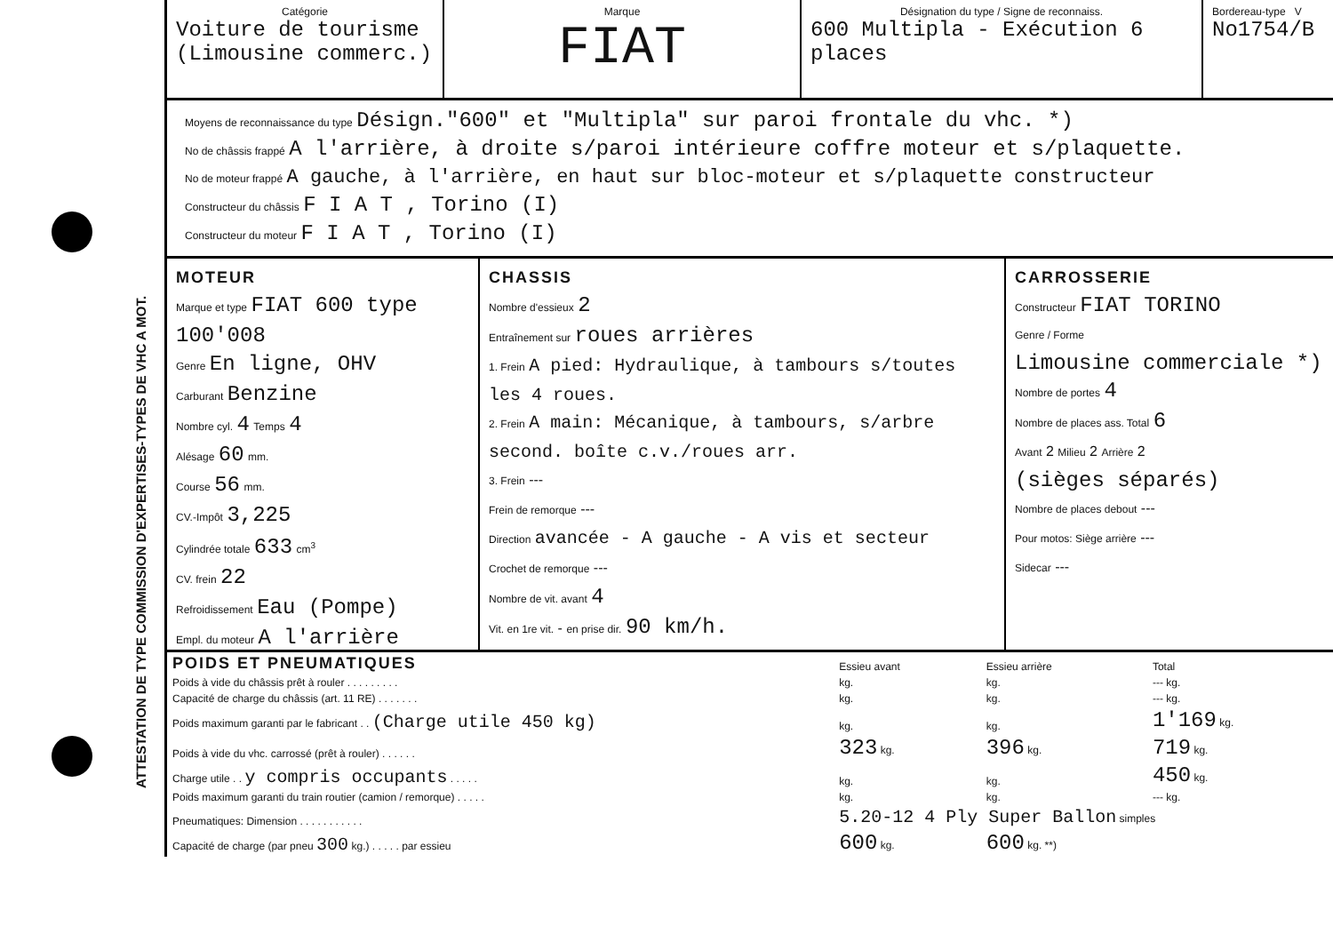ATTESTATION DE TYPE COMMISSION D'EXPERTISES-TYPES DE VHC A MOT.
Catégorie
Voiture de tourisme
(Limousine commerc.)
Marque
FIAT
Désignation du type / Signe de reconnaiss.
600 Multipla - Exécution 6 places
Bordereau-type V
No1754/B
Moyens de reconnaissance du type Désign."600" et "Multipla" sur paroi frontale du vhc. *)
No de châssis frappé A l'arrière, à droite s/paroi intérieure coffre moteur et s/plaquette.
No de moteur frappé A gauche, à l'arrière, en haut sur bloc-moteur et s/plaquette constructeur
Constructeur du châssis F I A T , Torino (I)
Constructeur du moteur F I A T , Torino (I)
MOTEUR
Marque et type FIAT 600 type 100'008
Genre En ligne, OHV
Carburant Benzine
Nombre cyl. 4 Temps 4
Alésage 60 mm.
Course 56 mm.
CV.-Impôt 3,225
Cylindrée totale 633 cm<sup>3</sup>
CV. frein 22
Refroidissement Eau (Pompe)
Empl. du moteur A l'arrière
CHASSIS
Nombre d'essieux 2
Entraînement sur roues arrières
1. Frein A pied: Hydraulique, à tambours s/toutes les 4 roues.
2. Frein A main: Mécanique, à tambours, s/arbre second. boîte c.v./roues arr.
3. Frein ---
Frein de remorque ---
Direction avancée - A gauche - A vis et secteur
Crochet de remorque ---
Nombre de vit. avant 4
Vit. en 1re vit. - en prise dir. 90 km/h.
CARROSSERIE
Constructeur FIAT TORINO
Genre / Forme
Limousine commerciale *)
Nombre de portes 4
Nombre de places ass. Total 6
Avant 2 Milieu 2 Arrière 2
(sièges séparés)
Nombre de places debout ---
Pour motos: Siège arrière ---
Sidecar ---
| POIDS ET PNEUMATIQUES | Essieu avant | Essieu arrière | Total |
| Poids à vide du châssis prêt à rouler . . . . . . . . . | kg. | kg. | --- kg. |
| Capacité de charge du châssis (art. 11 RE) . . . . . . . | kg. | kg. | --- kg. |
| Poids maximum garanti par le fabricant . . (Charge utile 450 kg) | kg. | kg. | 1'169 kg. |
| Poids à vide du vhc. carrossé (prêt à rouler) . . . . . . | 323 kg. | 396 kg. | 719 kg. |
| Charge utile . . y compris occupants . . . . . | kg. | kg. | 450 kg. |
| Poids maximum garanti du train routier (camion / remorque) . . . . . | kg. | kg. | --- kg. |
| Pneumatiques: Dimension . . . . . . . . . . . | 5.20-12 4 Ply Super Ballon simples | | |
| Capacité de charge (par pneu 300 kg.) . . . . . par essieu | 600 kg. | 600 kg. **) | |